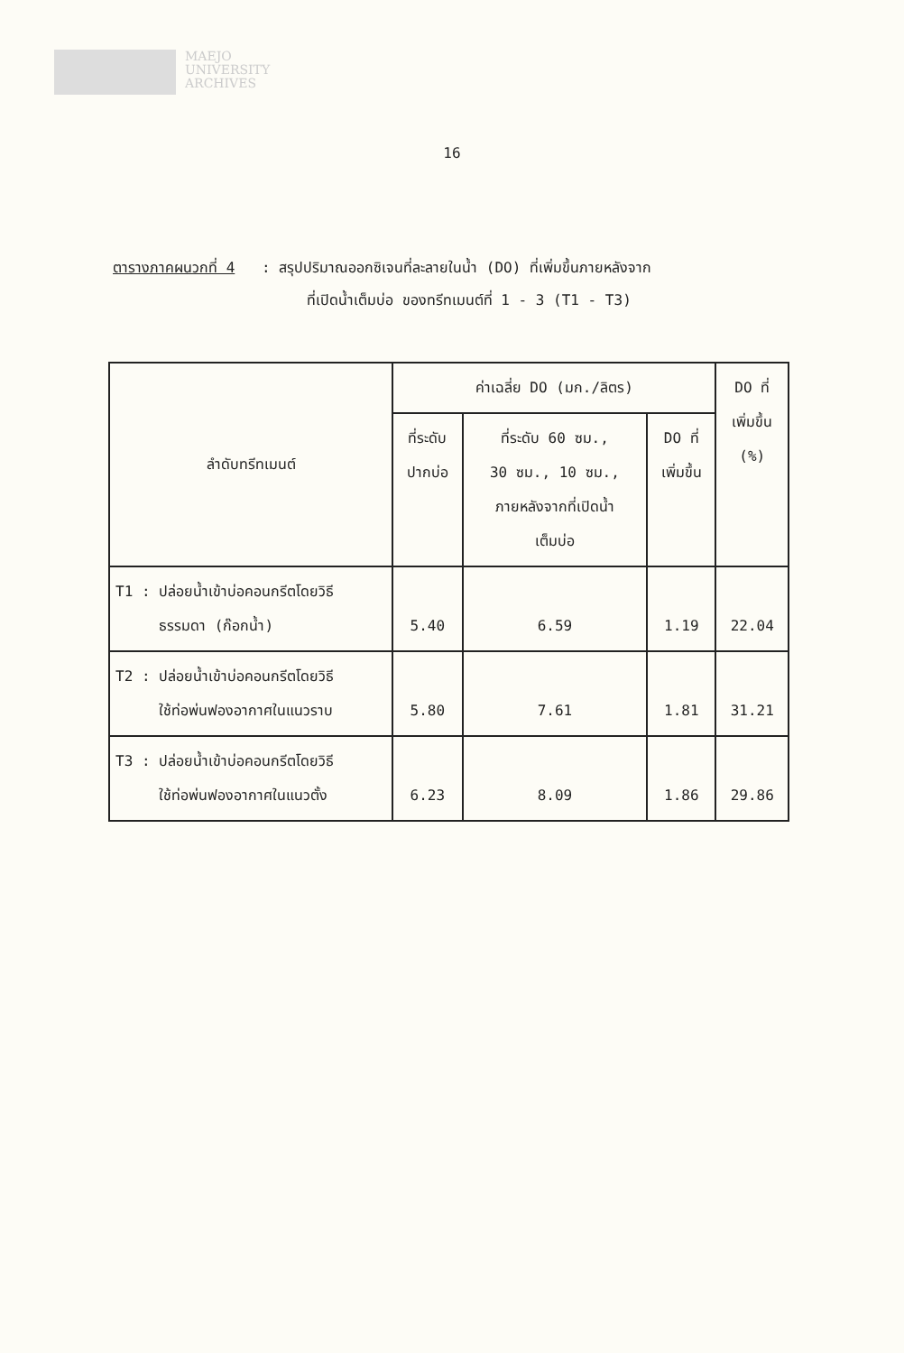MAEJO
UNIVERSITY
ARCHIVES
16
ตารางภาคผนวกที่ 4 : สรุปปริมาณออกซิเจนที่ละลายในน้ำ (DO) ที่เพิ่มขึ้นภายหลังจาก
ที่เปิดน้ำเต็มบ่อ ของทรีทเมนต์ที่ 1 - 3 (T1 - T3)
| ลำดับทรีทเมนต์ | ค่าเฉลี่ย DO (มก./ลิตร) | | | DO ที่ เพิ่มขึ้น (%) |
| --- | --- | --- | --- | --- |
| | ที่ระดับ ปากบ่อ | ที่ระดับ 60 ซม., 30 ซม., 10 ซม., ภายหลังจากที่เปิดน้ำ เต็มบ่อ | DO ที่ เพิ่มขึ้น | |
| T1 : ปล่อยน้ำเข้าบ่อคอนกรีตโดยวิธี ธรรมดา (ก๊อกน้ำ) | 5.40 | 6.59 | 1.19 | 22.04 |
| T2 : ปล่อยน้ำเข้าบ่อคอนกรีตโดยวิธี ใช้ท่อพ่นฟองอากาศในแนวราบ | 5.80 | 7.61 | 1.81 | 31.21 |
| T3 : ปล่อยน้ำเข้าบ่อคอนกรีตโดยวิธี ใช้ท่อพ่นฟองอากาศในแนวตั้ง | 6.23 | 8.09 | 1.86 | 29.86 |